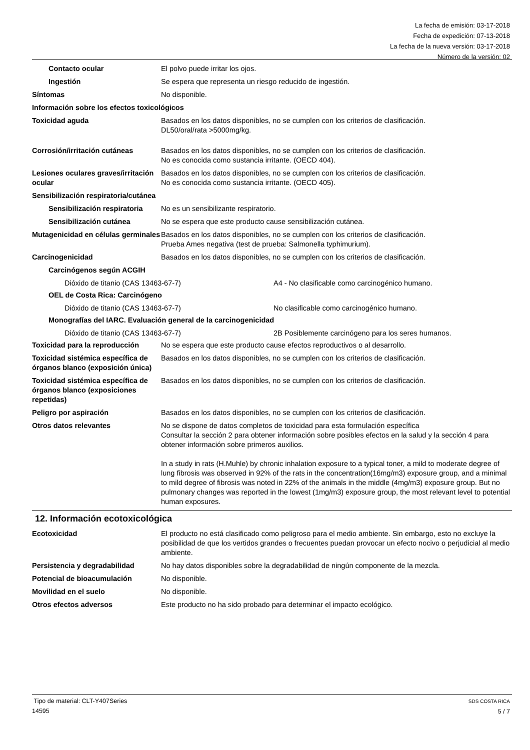La fecha de emisión: 03-17-2018
Fecha de expedición: 07-13-2018
La fecha de la nueva versión: 03-17-2018
Número de la versión: 02
Contacto ocular El polvo puede irritar los ojos.
Ingestión Se espera que representa un riesgo reducido de ingestión.
Síntomas No disponible.
Información sobre los efectos toxicológicos
Toxicidad aguda Basados en los datos disponibles, no se cumplen con los criterios de clasificación.
DL50/oral/rata >5000mg/kg.
Corrosión/irritación cutáneas Basados en los datos disponibles, no se cumplen con los criterios de clasificación.
No es conocida como sustancia irritante. (OECD 404).
Lesiones oculares graves/irritación ocular
Basados en los datos disponibles, no se cumplen con los criterios de clasificación.
No es conocida como sustancia irritante. (OECD 405).
Sensibilización respiratoria/cutánea
Sensibilización respiratoria
No es un sensibilizante respiratorio.
Sensibilización cutánea No se espera que este producto cause sensibilización cutánea.
Mutagenicidad en células germinales
Basados en los datos disponibles, no se cumplen con los criterios de clasificación.
Prueba Ames negativa (test de prueba: Salmonella typhimurium).
Carcinogenicidad Basados en los datos disponibles, no se cumplen con los criterios de clasificación.
Carcinógenos según ACGIH
Dióxido de titanio (CAS 13463-67-7) A4 - No clasificable como carcinogénico humano.
OEL de Costa Rica: Carcinógeno
Dióxido de titanio (CAS 13463-67-7) No clasificable como carcinogénico humano.
Monografías del IARC. Evaluación general de la carcinogenicidad
Dióxido de titanio (CAS 13463-67-7) 2B Posiblemente carcinógeno para los seres humanos.
Toxicidad para la reproducción
No se espera que este producto cause efectos reproductivos o al desarrollo.
Toxicidad sistémica específica de órganos blanco (exposición única)
Basados en los datos disponibles, no se cumplen con los criterios de clasificación.
Toxicidad sistémica específica de órganos blanco (exposiciones repetidas)
Basados en los datos disponibles, no se cumplen con los criterios de clasificación.
Peligro por aspiración Basados en los datos disponibles, no se cumplen con los criterios de clasificación.
Otros datos relevantes No se dispone de datos completos de toxicidad para esta formulación específica
Consultar la sección 2 para obtener información sobre posibles efectos en la salud y la sección 4 para obtener información sobre primeros auxilios.
In a study in rats (H.Muhle) by chronic inhalation exposure to a typical toner, a mild to moderate degree of lung fibrosis was observed in 92% of the rats in the concentration(16mg/m3) exposure group, and a minimal to mild degree of fibrosis was noted in 22% of the animals in the middle (4mg/m3) exposure group. But no pulmonary changes was reported in the lowest (1mg/m3) exposure group, the most relevant level to potential human exposures.
12. Información ecotoxicológica
Ecotoxicidad El producto no está clasificado como peligroso para el medio ambiente. Sin embargo, esto no excluye la posibilidad de que los vertidos grandes o frecuentes puedan provocar un efecto nocivo o perjudicial al medio ambiente.
Persistencia y degradabilidad No hay datos disponibles sobre la degradabilidad de ningún componente de la mezcla.
Potencial de bioacumulación No disponible.
Movilidad en el suelo No disponible.
Otros efectos adversos Este producto no ha sido probado para determinar el impacto ecológico.
Tipo de material: CLT-Y407Series
14595
SDS COSTA RICA
5 / 7